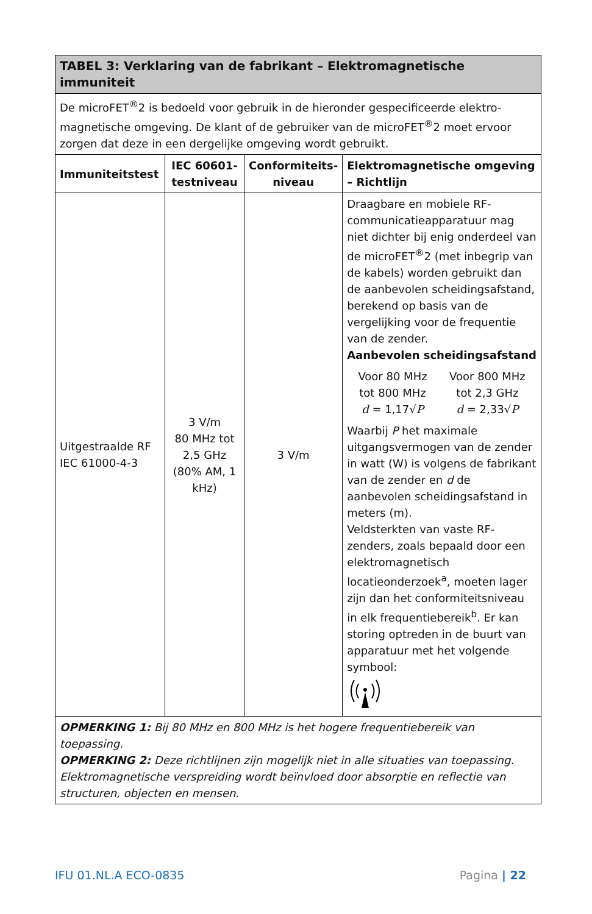| TABEL 3: Verklaring van de fabrikant – Elektromagnetische immuniteit | | | |
| --- | --- | --- | --- |
| De microFET<sup>®</sup>2 is bedoeld voor gebruik in de hieronder gespecificeerde elektro-magnetische omgeving. De klant of de gebruiker van de microFET<sup>®</sup>2 moet ervoor zorgen dat deze in een dergelijke omgeving wordt gebruikt. | | | |
| Immuniteitstest | IEC 60601-testniveau | Conformiteits-niveau | Elektromagnetische omgeving – Richtlijn |
| Uitgestraalde RF IEC 61000-4-3 | 3 V/m 80 MHz tot 2,5 GHz (80% AM, 1 kHz) | 3 V/m | Draagbare en mobiele RF-communicatieapparatuur mag niet dichter bij enig onderdeel van de microFET<sup>®</sup>2 (met inbegrip van de kabels) worden gebruikt dan de aanbevolen scheidingsafstand, berekend op basis van de vergelijking voor de frequentie van de zender. Aanbevolen scheidingsafstand Voor 80 MHz tot 800 MHz d = 1,17√ P Voor 800 MHz tot 2,3 GHz d = 2,33√ P Waarbij P het maximale uitgangsvermogen van de zender in watt (W) is volgens de fabrikant van de zender en d de aanbevolen scheidingsafstand in meters (m). Veldsterkten van vaste RF-zenders, zoals bepaald door een elektromagnetisch locatieonderzoek<sup>a</sup>, moeten lager zijn dan het conformiteitsniveau in elk frequentiebereik<sup>b</sup>. Er kan storing optreden in de buurt van apparatuur met het volgende symbool: |
| OPMERKING 1: Bij 80 MHz en 800 MHz is het hogere frequentiebereik van toepassing. OPMERKING 2: Deze richtlijnen zijn mogelijk niet in alle situaties van toepassing. Elektromagnetische verspreiding wordt beïnvloed door absorptie en reflectie van structuren, objecten en mensen. | | | |
IFU 01.NL.A ECO-0835 Pagina | 22